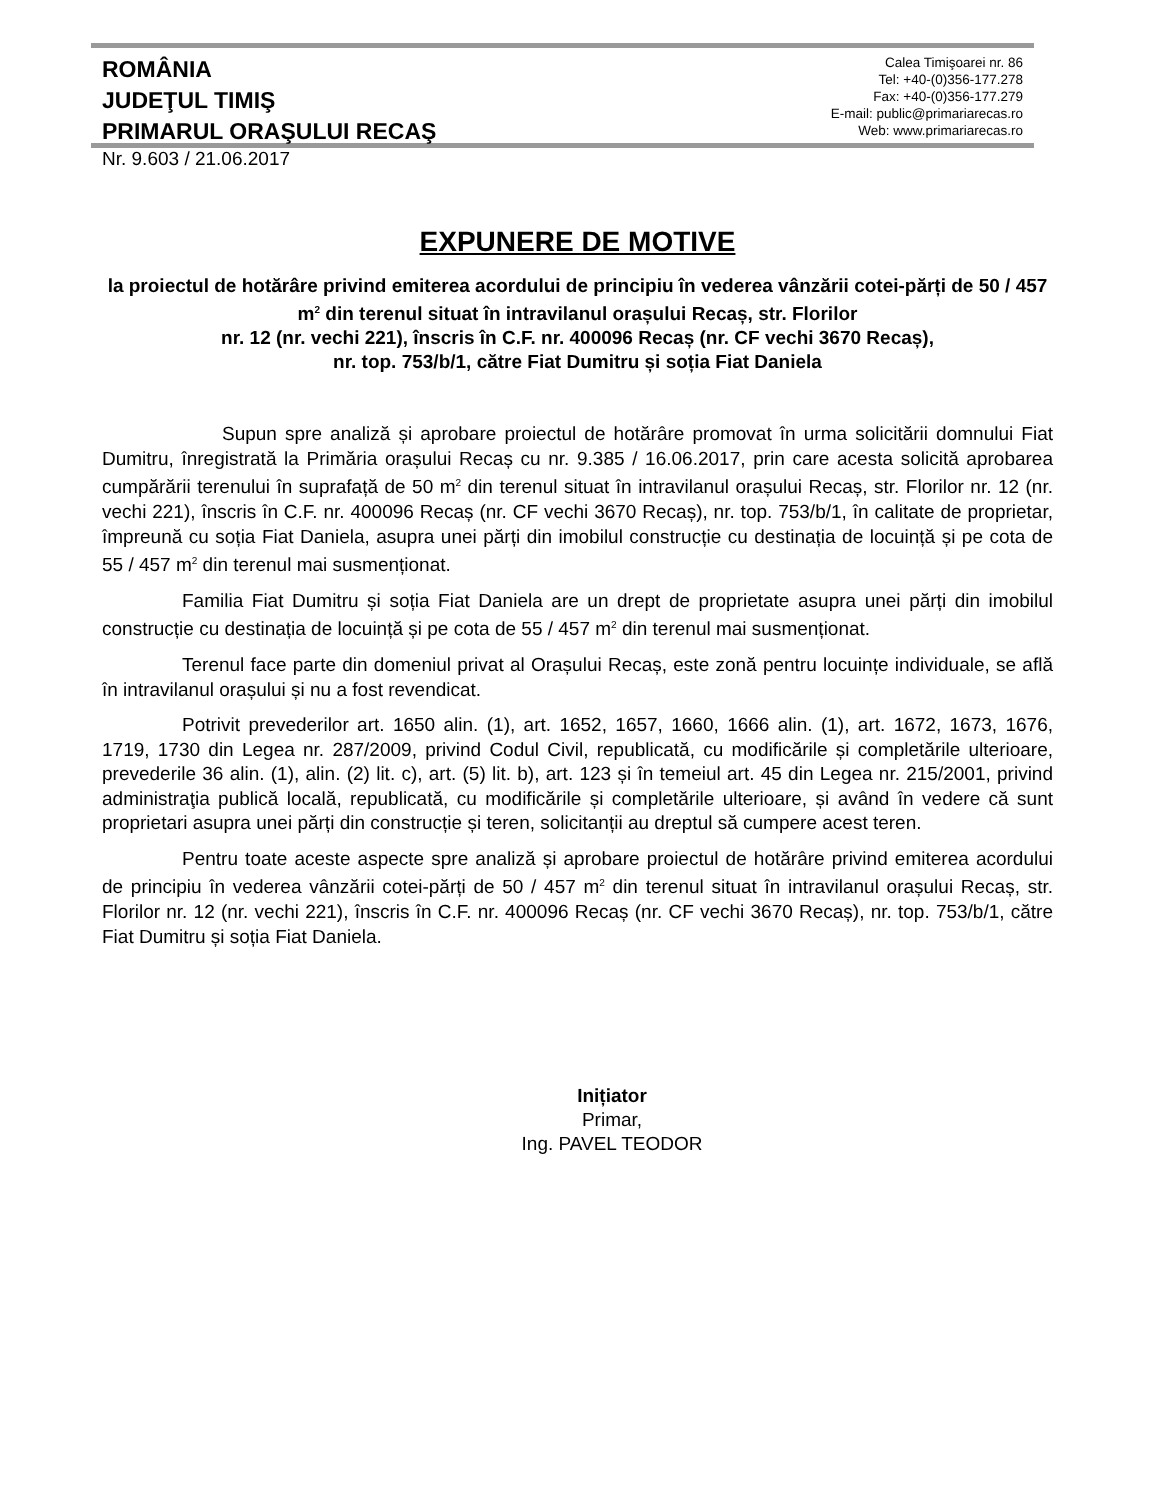ROMÂNIA
JUDEŢUL TIMIŞ
PRIMARUL ORAŞULUI RECAŞ
Calea Timişoarei nr. 86
Tel: +40-(0)356-177.278
Fax: +40-(0)356-177.279
E-mail: public@primariarecas.ro
Web: www.primariarecas.ro
Nr. 9.603 / 21.06.2017
EXPUNERE DE MOTIVE
la proiectul de hotărâre privind emiterea acordului de principiu în vederea vânzării cotei-părți de 50 / 457 m<sup>2</sup> din terenul situat în intravilanul orașului Recaș, str. Florilor
nr. 12 (nr. vechi 221), înscris în C.F. nr. 400096 Recaș (nr. CF vechi 3670 Recaș),
nr. top. 753/b/1, către Fiat Dumitru și soția Fiat Daniela
Supun spre analiză și aprobare proiectul de hotărâre promovat în urma solicitării domnului Fiat Dumitru, înregistrată la Primăria orașului Recaș cu nr. 9.385 / 16.06.2017, prin care acesta solicită aprobarea cumpărării terenului în suprafață de 50 m<sup>2</sup> din terenul situat în intravilanul orașului Recaș, str. Florilor nr. 12 (nr. vechi 221), înscris în C.F. nr. 400096 Recaș (nr. CF vechi 3670 Recaș), nr. top. 753/b/1, în calitate de proprietar, împreună cu soția Fiat Daniela, asupra unei părți din imobilul construcție cu destinația de locuință și pe cota de 55 / 457 m<sup>2</sup> din terenul mai susmenționat.
Familia Fiat Dumitru și soția Fiat Daniela are un drept de proprietate asupra unei părți din imobilul construcție cu destinația de locuință și pe cota de 55 / 457 m<sup>2</sup> din terenul mai susmenționat.
Terenul face parte din domeniul privat al Orașului Recaș, este zonă pentru locuințe individuale, se află în intravilanul orașului și nu a fost revendicat.
Potrivit prevederilor art. 1650 alin. (1), art. 1652, 1657, 1660, 1666 alin. (1), art. 1672, 1673, 1676, 1719, 1730 din Legea nr. 287/2009, privind Codul Civil, republicată, cu modificările și completările ulterioare, prevederile 36 alin. (1), alin. (2) lit. c), art. (5) lit. b), art. 123 și în temeiul art. 45 din Legea nr. 215/2001, privind administraţia publică locală, republicată, cu modificările și completările ulterioare, și având în vedere că sunt proprietari asupra unei părți din construcție și teren, solicitanții au dreptul să cumpere acest teren.
Pentru toate aceste aspecte spre analiză și aprobare proiectul de hotărâre privind emiterea acordului de principiu în vederea vânzării cotei-părți de 50 / 457 m<sup>2</sup> din terenul situat în intravilanul orașului Recaș, str. Florilor nr. 12 (nr. vechi 221), înscris în C.F. nr. 400096 Recaș (nr. CF vechi 3670 Recaș), nr. top. 753/b/1, către Fiat Dumitru și soția Fiat Daniela.
Inițiator
Primar,
Ing. PAVEL TEODOR